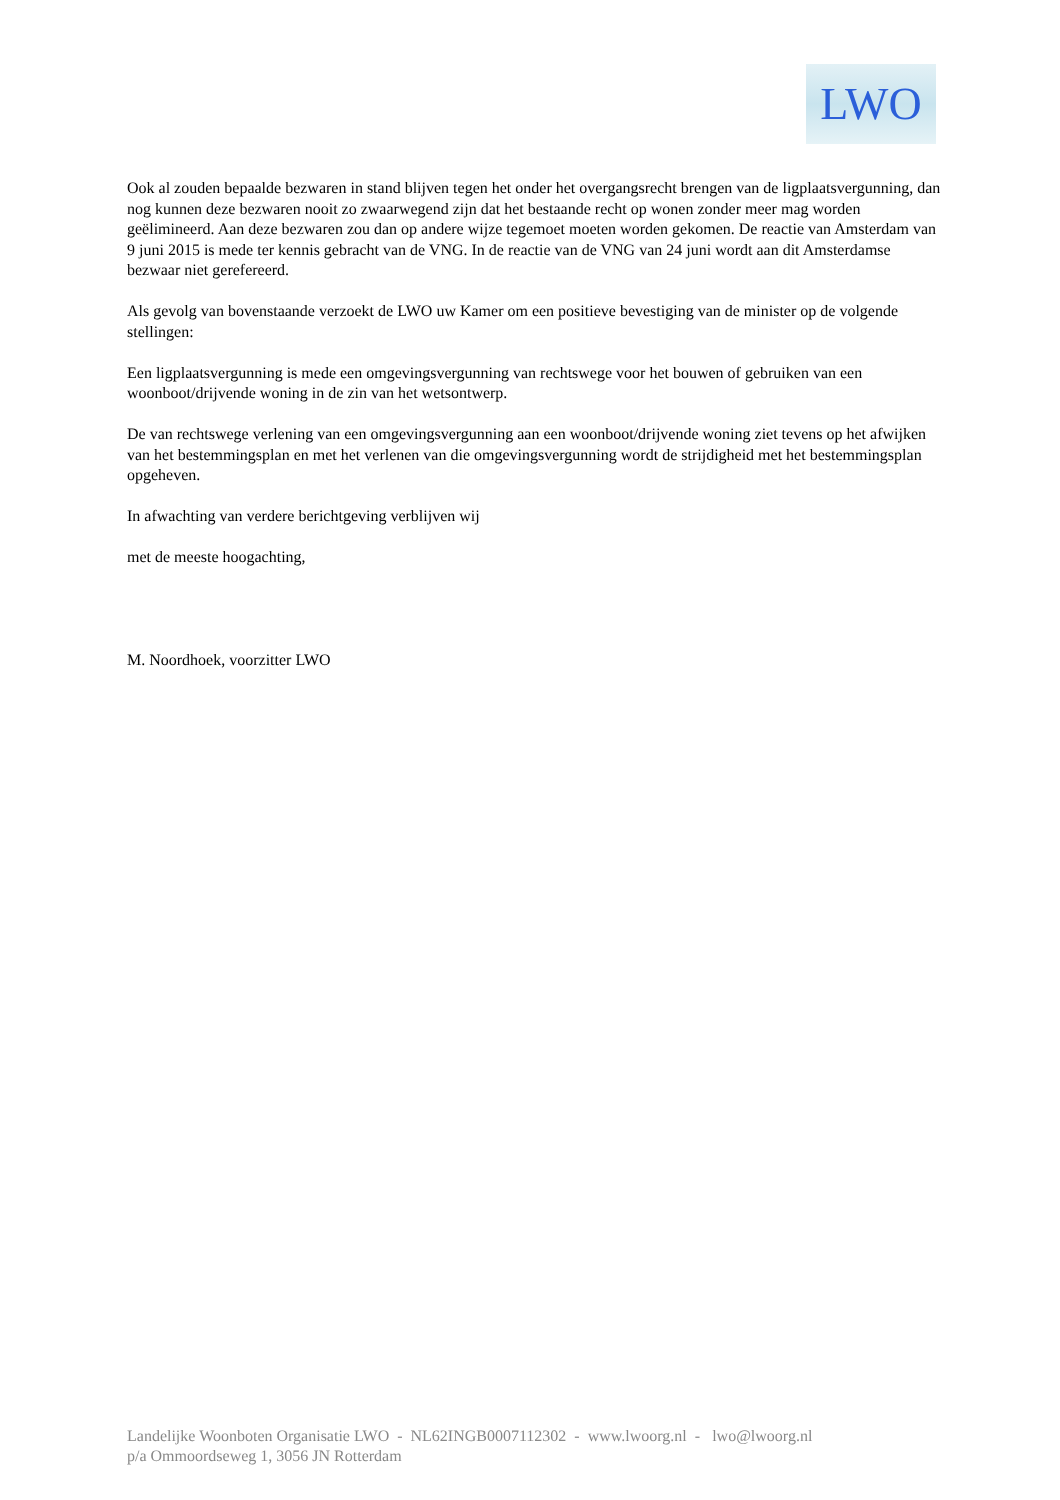LWO
Ook al zouden bepaalde bezwaren in stand blijven tegen het onder het overgangsrecht brengen van de ligplaatsvergunning, dan nog kunnen deze bezwaren nooit zo zwaarwegend zijn dat het bestaande recht op wonen zonder meer mag worden geëlimineerd. Aan deze bezwaren zou dan op andere wijze tegemoet moeten worden gekomen. De reactie van Amsterdam van 9 juni 2015 is mede ter kennis gebracht van de VNG. In de reactie van de VNG van 24 juni wordt aan dit Amsterdamse bezwaar niet gerefereerd.
Als gevolg van bovenstaande verzoekt de LWO uw Kamer om een positieve bevestiging van de minister op de volgende stellingen:
Een ligplaatsvergunning is mede een omgevingsvergunning van rechtswege voor het bouwen of gebruiken van een woonboot/drijvende woning in de zin van het wetsontwerp.
De van rechtswege verlening van een omgevingsvergunning aan een woonboot/drijvende woning ziet tevens op het afwijken van het bestemmingsplan en met het verlenen van die omgevingsvergunning wordt de strijdigheid met het bestemmingsplan opgeheven.
In afwachting van verdere berichtgeving verblijven wij
met de meeste hoogachting,
M. Noordhoek, voorzitter LWO
Landelijke Woonboten Organisatie LWO - NL62INGB0007112302 - www.lwoorg.nl - lwo@lwoorg.nl p/a Ommoordseweg 1, 3056 JN Rotterdam